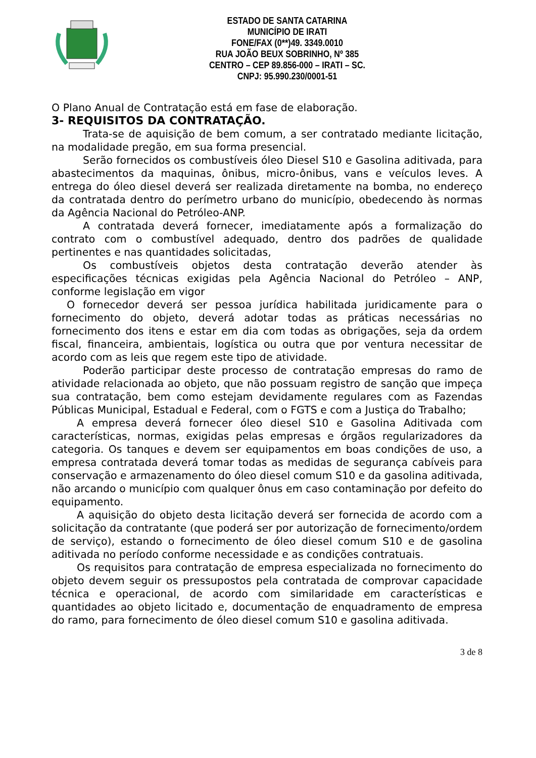ESTADO DE SANTA CATARINA
MUNICÍPIO DE IRATI
FONE/FAX (0**)49. 3349.0010
RUA JOÃO BEUX SOBRINHO, Nº 385
CENTRO – CEP 89.856-000 – IRATI – SC.
CNPJ: 95.990.230/0001-51
O Plano Anual de Contratação está em fase de elaboração.
3- REQUISITOS DA CONTRATAÇÃO.
Trata-se de aquisição de bem comum, a ser contratado mediante licitação, na modalidade pregão, em sua forma presencial.
Serão fornecidos os combustíveis óleo Diesel S10 e Gasolina aditivada, para abastecimentos da maquinas, ônibus, micro-ônibus, vans e veículos leves. A entrega do óleo diesel deverá ser realizada diretamente na bomba, no endereço da contratada dentro do perímetro urbano do município, obedecendo às normas da Agência Nacional do Petróleo-ANP.
A contratada deverá fornecer, imediatamente após a formalização do contrato com o combustível adequado, dentro dos padrões de qualidade pertinentes e nas quantidades solicitadas,
Os combustíveis objetos desta contratação deverão atender às especificações técnicas exigidas pela Agência Nacional do Petróleo – ANP, conforme legislação em vigor
O fornecedor deverá ser pessoa jurídica habilitada juridicamente para o fornecimento do objeto, deverá adotar todas as práticas necessárias no fornecimento dos itens e estar em dia com todas as obrigações, seja da ordem fiscal, financeira, ambientais, logística ou outra que por ventura necessitar de acordo com as leis que regem este tipo de atividade.
Poderão participar deste processo de contratação empresas do ramo de atividade relacionada ao objeto, que não possuam registro de sanção que impeça sua contratação, bem como estejam devidamente regulares com as Fazendas Públicas Municipal, Estadual e Federal, com o FGTS e com a Justiça do Trabalho;
A empresa deverá fornecer óleo diesel S10 e Gasolina Aditivada com características, normas, exigidas pelas empresas e órgãos regularizadores da categoria. Os tanques e devem ser equipamentos em boas condições de uso, a empresa contratada deverá tomar todas as medidas de segurança cabíveis para conservação e armazenamento do óleo diesel comum S10 e da gasolina aditivada, não arcando o município com qualquer ônus em caso contaminação por defeito do equipamento.
A aquisição do objeto desta licitação deverá ser fornecida de acordo com a solicitação da contratante (que poderá ser por autorização de fornecimento/ordem de serviço), estando o fornecimento de óleo diesel comum S10 e de gasolina aditivada no período conforme necessidade e as condições contratuais.
Os requisitos para contratação de empresa especializada no fornecimento do objeto devem seguir os pressupostos pela contratada de comprovar capacidade técnica e operacional, de acordo com similaridade em características e quantidades ao objeto licitado e, documentação de enquadramento de empresa do ramo, para fornecimento de óleo diesel comum S10 e gasolina aditivada.
3 de 8